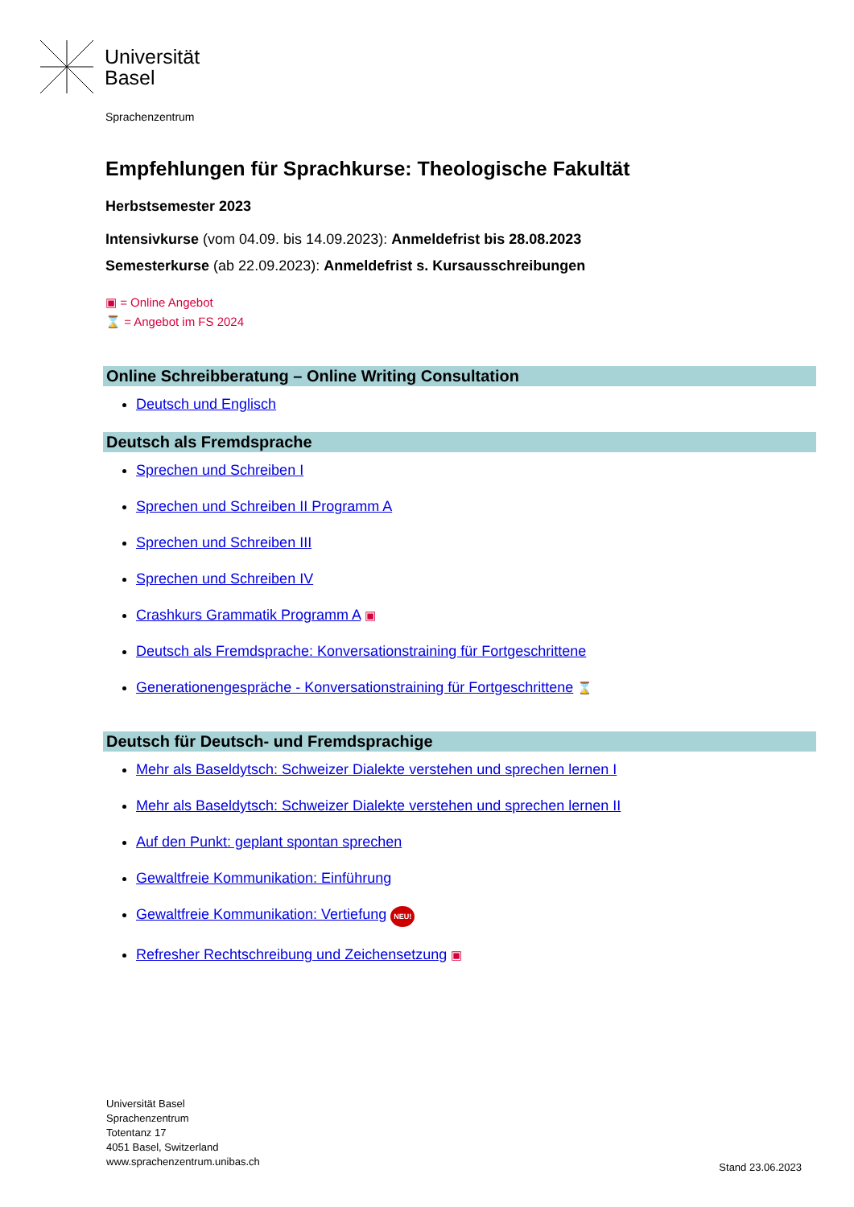Universität
Basel
Sprachenzentrum
Empfehlungen für Sprachkurse: Theologische Fakultät
Herbstsemester 2023
Intensivkurse (vom 04.09. bis 14.09.2023): Anmeldefrist bis 28.08.2023
Semesterkurse (ab 22.09.2023): Anmeldefrist s. Kursausschreibungen
▣ = Online Angebot
⌛ = Angebot im FS 2024
Online Schreibberatung – Online Writing Consultation
Deutsch und Englisch
Deutsch als Fremdsprache
Sprechen und Schreiben I
Sprechen und Schreiben II Programm A
Sprechen und Schreiben III
Sprechen und Schreiben IV
Crashkurs Grammatik Programm A ▣
Deutsch als Fremdsprache: Konversationstraining für Fortgeschrittene
Generationengespräche - Konversationstraining für Fortgeschrittene ⌛
Deutsch für Deutsch- und Fremdsprachige
Mehr als Baseldytsch: Schweizer Dialekte verstehen und sprechen lernen I
Mehr als Baseldytsch: Schweizer Dialekte verstehen und sprechen lernen II
Auf den Punkt: geplant spontan sprechen
Gewaltfreie Kommunikation: Einführung
Gewaltfreie Kommunikation: Vertiefung NEU!
Refresher Rechtschreibung und Zeichensetzung ▣
Universität Basel
Sprachenzentrum
Totentanz 17
4051 Basel, Switzerland
www.sprachenzentrum.unibas.ch
Stand 23.06.2023